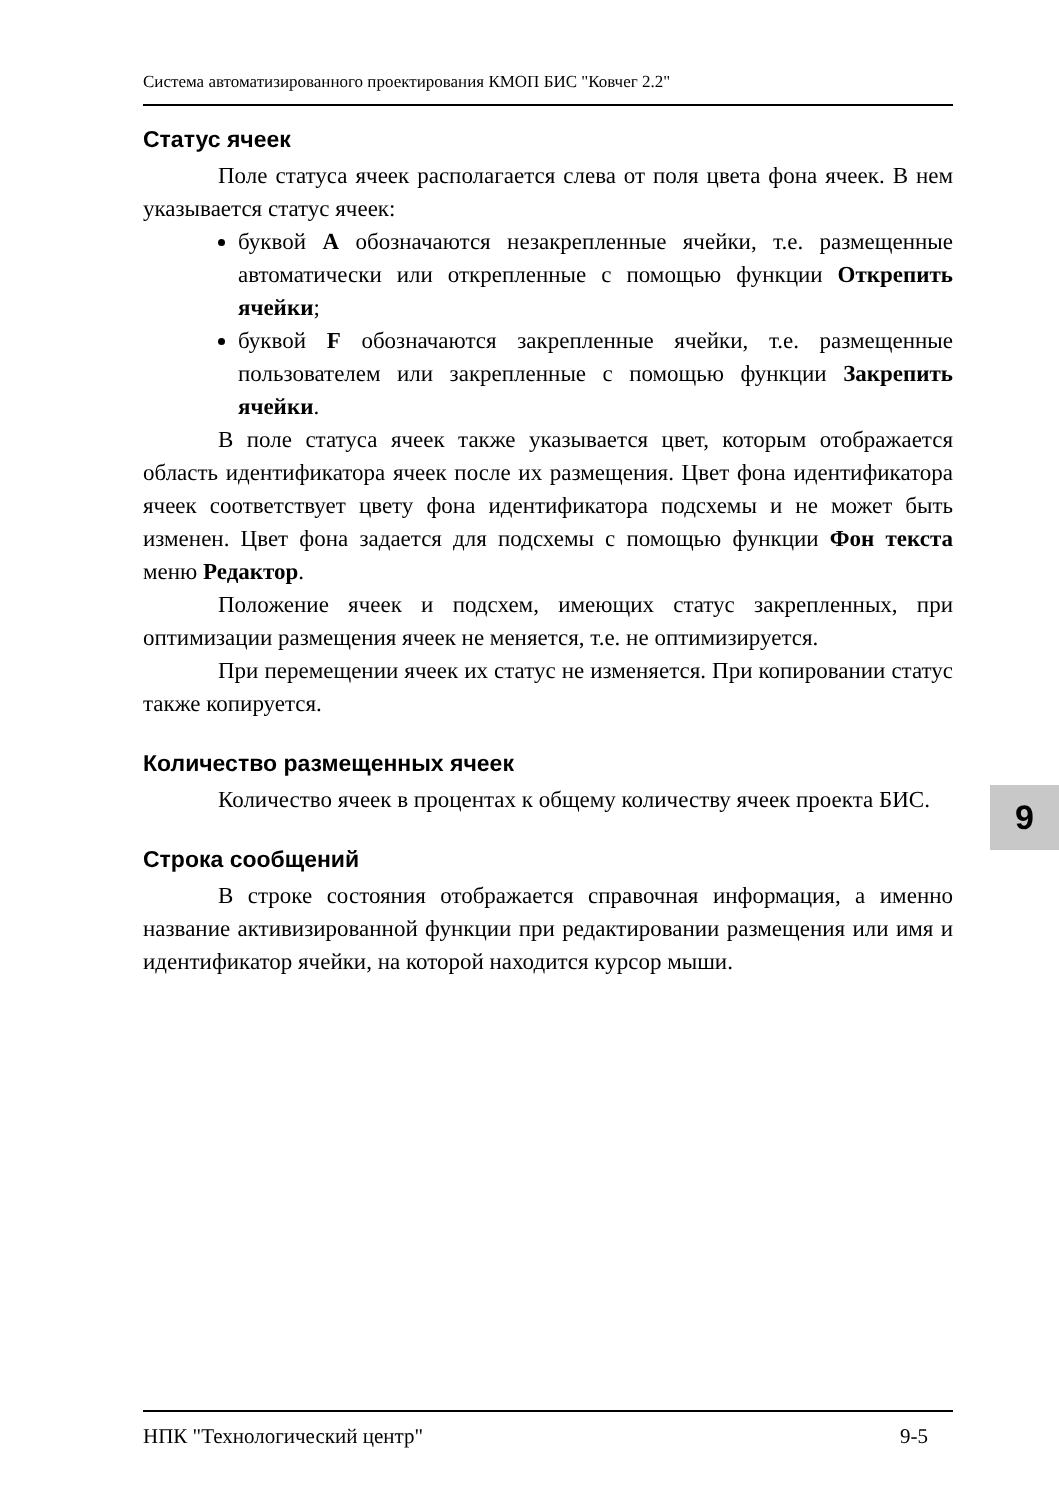Система автоматизированного проектирования КМОП БИС "Ковчег 2.2"
Статус ячеек
Поле статуса ячеек располагается слева от поля цвета фона ячеек. В нем указывается статус ячеек:
буквой A обозначаются незакрепленные ячейки, т.е. размещенные автоматически или открепленные с помощью функции Открепить ячейки;
буквой F обозначаются закрепленные ячейки, т.е. размещенные пользователем или закрепленные с помощью функции Закрепить ячейки.
В поле статуса ячеек также указывается цвет, которым отображается область идентификатора ячеек после их размещения. Цвет фона идентификатора ячеек соответствует цвету фона идентификатора подсхемы и не может быть изменен. Цвет фона задается для подсхемы с помощью функции Фон текста меню Редактор.
Положение ячеек и подсхем, имеющих статус закрепленных, при оптимизации размещения ячеек не меняется, т.е. не оптимизируется.
При перемещении ячеек их статус не изменяется. При копировании статус также копируется.
Количество размещенных ячеек
Количество ячеек в процентах к общему количеству ячеек проекта БИС.
Строка сообщений
В строке состояния отображается справочная информация, а именно название активизированной функции при редактировании размещения или имя и идентификатор ячейки, на которой находится курсор мыши.
НПК "Технологический центр" 9-5
9